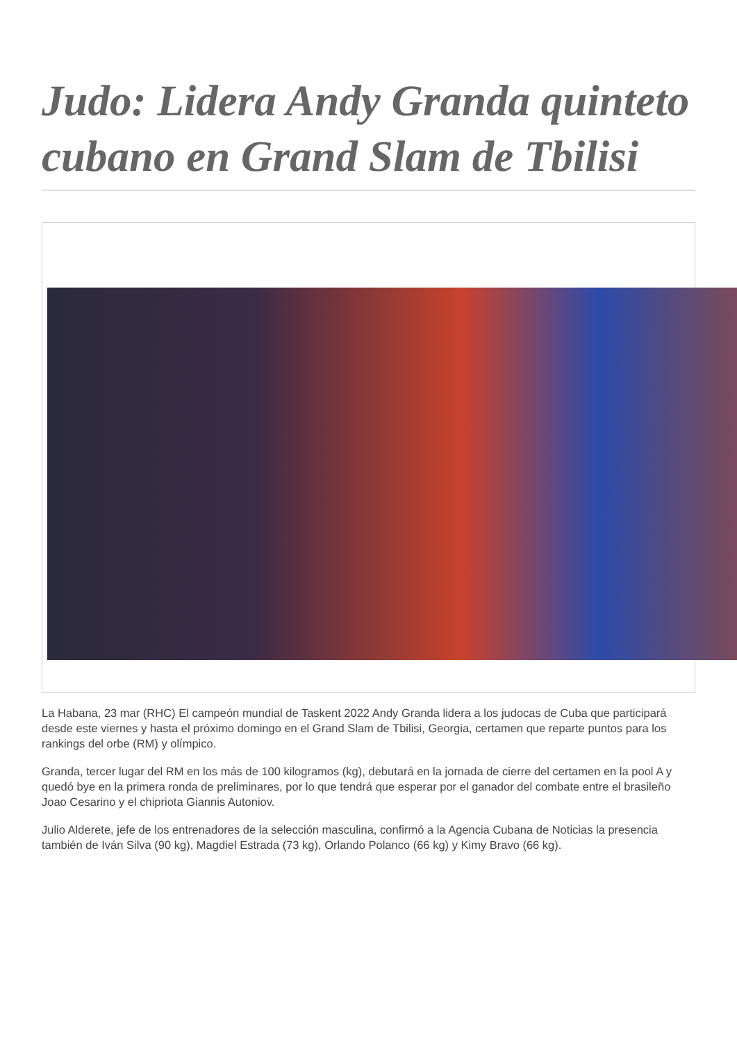Judo: Lidera Andy Granda quinteto cubano en Grand Slam de Tbilisi
La Habana, 23 mar (RHC) El campeón mundial de Taskent 2022 Andy Granda lidera a los judocas de Cuba que participará desde este viernes y hasta el próximo domingo en el Grand Slam de Tbilisi, Georgia, certamen que reparte puntos para los rankings del orbe (RM) y olímpico.
Granda, tercer lugar del RM en los más de 100 kilogramos (kg), debutará en la jornada de cierre del certamen en la pool A y quedó bye en la primera ronda de preliminares, por lo que tendrá que esperar por el ganador del combate entre el brasileño Joao Cesarino y el chipriota Giannis Autoniov.
Julio Alderete, jefe de los entrenadores de la selección masculina, confirmó a la Agencia Cubana de Noticias la presencia también de Iván Silva (90 kg), Magdiel Estrada (73 kg), Orlando Polanco (66 kg) y Kimy Bravo (66 kg).